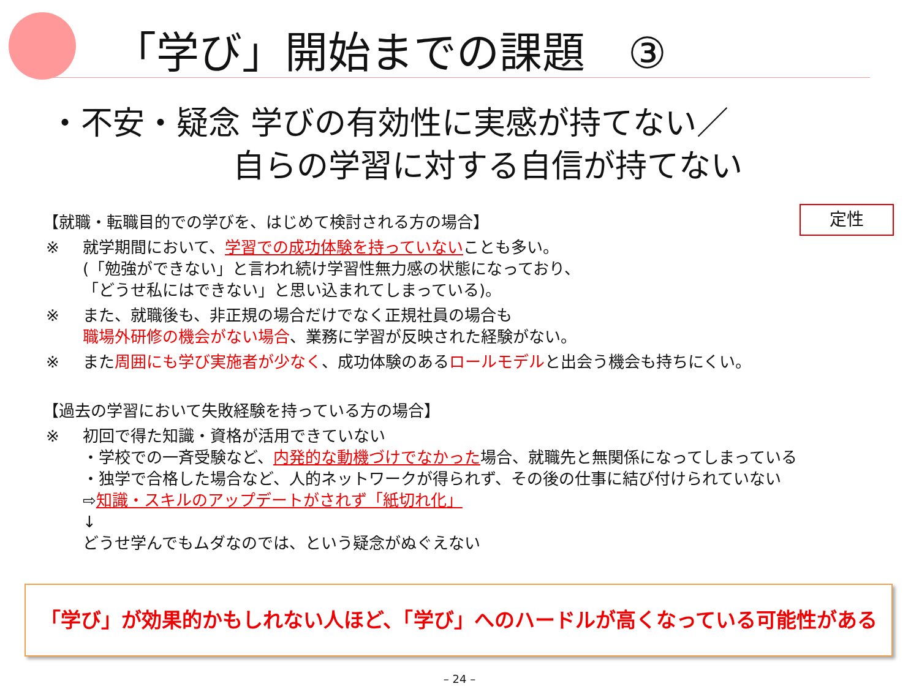「学び」開始までの課題　③
・不安・疑念 学びの有効性に実感が持てない／
自らの学習に対する自信が持てない
定性
【就職・転職目的での学びを、はじめて検討される方の場合】
※ 就学期間において、学習での成功体験を持っていないことも多い。
(「勉強ができない」と言われ続け学習性無力感の状態になっており、
「どうせ私にはできない」と思い込まれてしまっている)。
※ また、就職後も、非正規の場合だけでなく正規社員の場合も
職場外研修の機会がない場合、業務に学習が反映された経験がない。
※ また周囲にも学び実施者が少なく、成功体験のあるロールモデルと出会う機会も持ちにくい。
【過去の学習において失敗経験を持っている方の場合】
※ 初回で得た知識・資格が活用できていない
・学校での一斉受験など、内発的な動機づけでなかった場合、就職先と無関係になってしまっている
・独学で合格した場合など、人的ネットワークが得られず、その後の仕事に結び付けられていない
⇨知識・スキルのアップデートがされず「紙切れ化」
↓
どうせ学んでもムダなのでは、という疑念がぬぐえない
「学び」が効果的かもしれない人ほど、「学び」へのハードルが高くなっている可能性がある
– 24 –